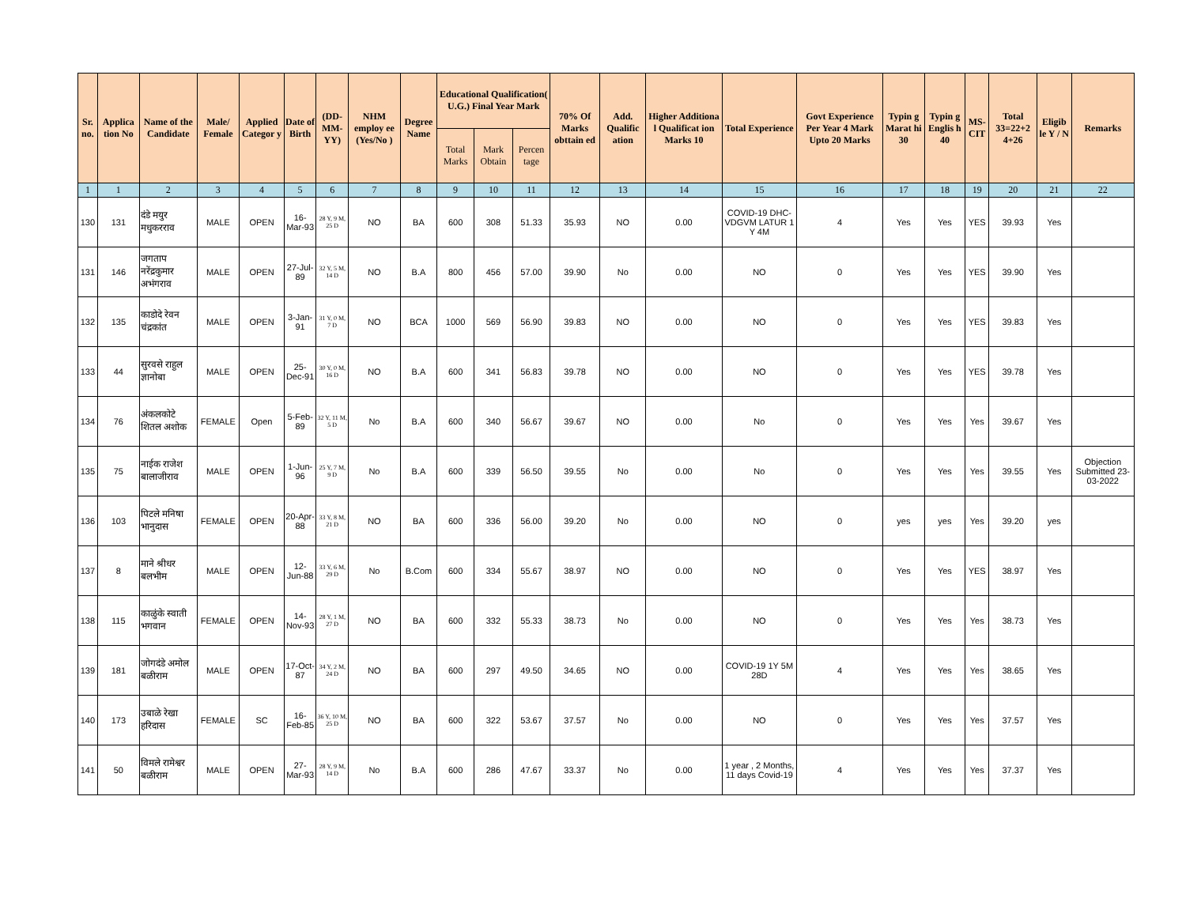| Sr. no. | Applica tion No | Name of the Candidate | Male/ Female | Applied Categor y | Date of Birth | (DD-MM-YY) | NHM employ ee (Yes/No ) | Degree Name | Educational Qualification( U.G.) Final Year Mark | | | 70% Of Marks obttain ed | Add. Qualific ation | Higher Additiona l Qualificat ion Marks 10 | Total Experience | Govt Experience Per Year 4 Mark Upto 20 Marks | Typin g Marat hi 30 | Typin g Englis h 40 | MS-CIT | Total 33=22+2 4+26 | Eligib le Y / N | Remarks |
| --- | --- | --- | --- | --- | --- | --- | --- | --- | --- | --- | --- | --- | --- | --- | --- | --- | --- | --- | --- | --- | --- | --- |
| | | | | | | | | | Total Marks | Mark Obtain | Percen tage | | | | | | | | | | | |
| 1 | 1 | 2 | 3 | 4 | 5 | 6 | 7 | 8 | 9 | 10 | 11 | 12 | 13 | 14 | 15 | 16 | 17 | 18 | 19 | 20 | 21 | 22 |
| 130 | 131 | दंडे मयुर मधुकरराव | MALE | OPEN | 16-Mar-93 | 28 Y, 9 M, 25 D | NO | BA | 600 | 308 | 51.33 | 35.93 | NO | 0.00 | COVID-19 DHC-VDGVM LATUR 1 Y 4M | 4 | Yes | Yes | YES | 39.93 | Yes | |
| 131 | 146 | जगताप नरेंद्रकुमार अभंगराव | MALE | OPEN | 27-Jul-89 | 32 Y, 5 M, 14 D | NO | B.A | 800 | 456 | 57.00 | 39.90 | No | 0.00 | NO | 0 | Yes | Yes | YES | 39.90 | Yes | |
| 132 | 135 | काडोदे रेवन चंद्रकांत | MALE | OPEN | 3-Jan-91 | 31 Y, 0 M, 7 D | NO | BCA | 1000 | 569 | 56.90 | 39.83 | NO | 0.00 | NO | 0 | Yes | Yes | YES | 39.83 | Yes | |
| 133 | 44 | सुरवसे राहुल ज्ञानोबा | MALE | OPEN | 25-Dec-91 | 30 Y, 0 M, 16 D | NO | B.A | 600 | 341 | 56.83 | 39.78 | NO | 0.00 | NO | 0 | Yes | Yes | YES | 39.78 | Yes | |
| 134 | 76 | अंकलकोटे शितल अशोक | FEMALE | Open | 5-Feb-89 | 32 Y, 11 M, 5 D | No | B.A | 600 | 340 | 56.67 | 39.67 | NO | 0.00 | No | 0 | Yes | Yes | Yes | 39.67 | Yes | |
| 135 | 75 | नाईक राजेश बालाजीराव | MALE | OPEN | 1-Jun-96 | 25 Y, 7 M, 9 D | No | B.A | 600 | 339 | 56.50 | 39.55 | No | 0.00 | No | 0 | Yes | Yes | Yes | 39.55 | Yes | Objection Submitted 23-03-2022 |
| 136 | 103 | पिटले मनिषा भानुदास | FEMALE | OPEN | 20-Apr-88 | 33 Y, 8 M, 21 D | NO | BA | 600 | 336 | 56.00 | 39.20 | No | 0.00 | NO | 0 | yes | yes | Yes | 39.20 | yes | |
| 137 | 8 | माने श्रीधर बलभीम | MALE | OPEN | 12-Jun-88 | 33 Y, 6 M, 29 D | No | B.Com | 600 | 334 | 55.67 | 38.97 | NO | 0.00 | NO | 0 | Yes | Yes | YES | 38.97 | Yes | |
| 138 | 115 | काळुंके स्वाती भगवान | FEMALE | OPEN | 14-Nov-93 | 28 Y, 1 M, 27 D | NO | BA | 600 | 332 | 55.33 | 38.73 | No | 0.00 | NO | 0 | Yes | Yes | Yes | 38.73 | Yes | |
| 139 | 181 | जोगदंडे अमोल बळीराम | MALE | OPEN | 17-Oct-87 | 34 Y, 2 M, 24 D | NO | BA | 600 | 297 | 49.50 | 34.65 | NO | 0.00 | COVID-19 1Y 5M 28D | 4 | Yes | Yes | Yes | 38.65 | Yes | |
| 140 | 173 | उबाळे रेखा हरिदास | FEMALE | SC | 16-Feb-85 | 36 Y, 10 M, 25 D | NO | BA | 600 | 322 | 53.67 | 37.57 | No | 0.00 | NO | 0 | Yes | Yes | Yes | 37.57 | Yes | |
| 141 | 50 | विमले रामेश्वर बळीराम | MALE | OPEN | 27-Mar-93 | 28 Y, 9 M, 14 D | No | B.A | 600 | 286 | 47.67 | 33.37 | No | 0.00 | 1 year , 2 Months, 11 days Covid-19 | 4 | Yes | Yes | Yes | 37.37 | Yes | |